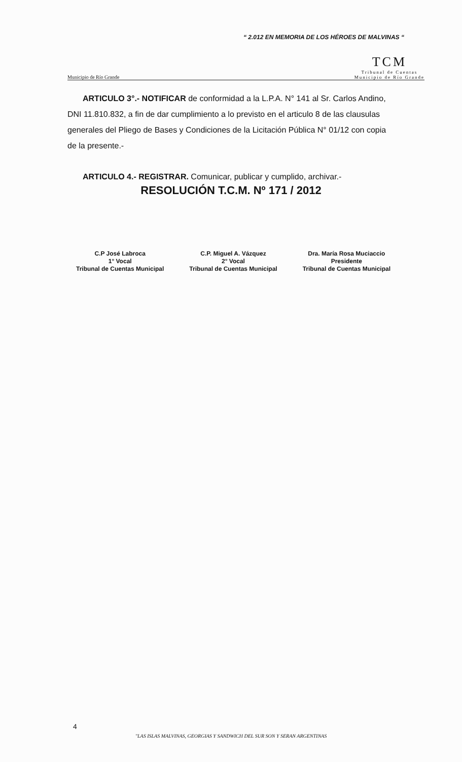“ 2.012 EN MEMORIA DE LOS HÉROES DE MALVINAS “
Municipio de Río Grande
TCM
Tribunal de Cuentas
Municipio de Río Grande
ARTICULO 3°.- NOTIFICAR de conformidad a la L.P.A. N° 141 al Sr. Carlos Andino, DNI 11.810.832, a fin de dar cumplimiento a lo previsto en el articulo 8 de las clausulas generales del Pliego de Bases y Condiciones de la Licitación Pública N° 01/12 con copia de la presente.-
ARTICULO 4.- REGISTRAR. Comunicar, publicar y cumplido, archivar.-
RESOLUCIÓN T.C.M. Nº 171 / 2012
C.P José Labroca
1° Vocal
Tribunal de Cuentas Municipal
C.P. Miguel A. Vázquez
2° Vocal
Tribunal de Cuentas Municipal
Dra. María Rosa Muciaccio
Presidente
Tribunal de Cuentas Municipal
4
"LAS ISLAS MALVINAS, GEORGIAS Y SANDWICH DEL SUR SON Y SERAN ARGENTINAS